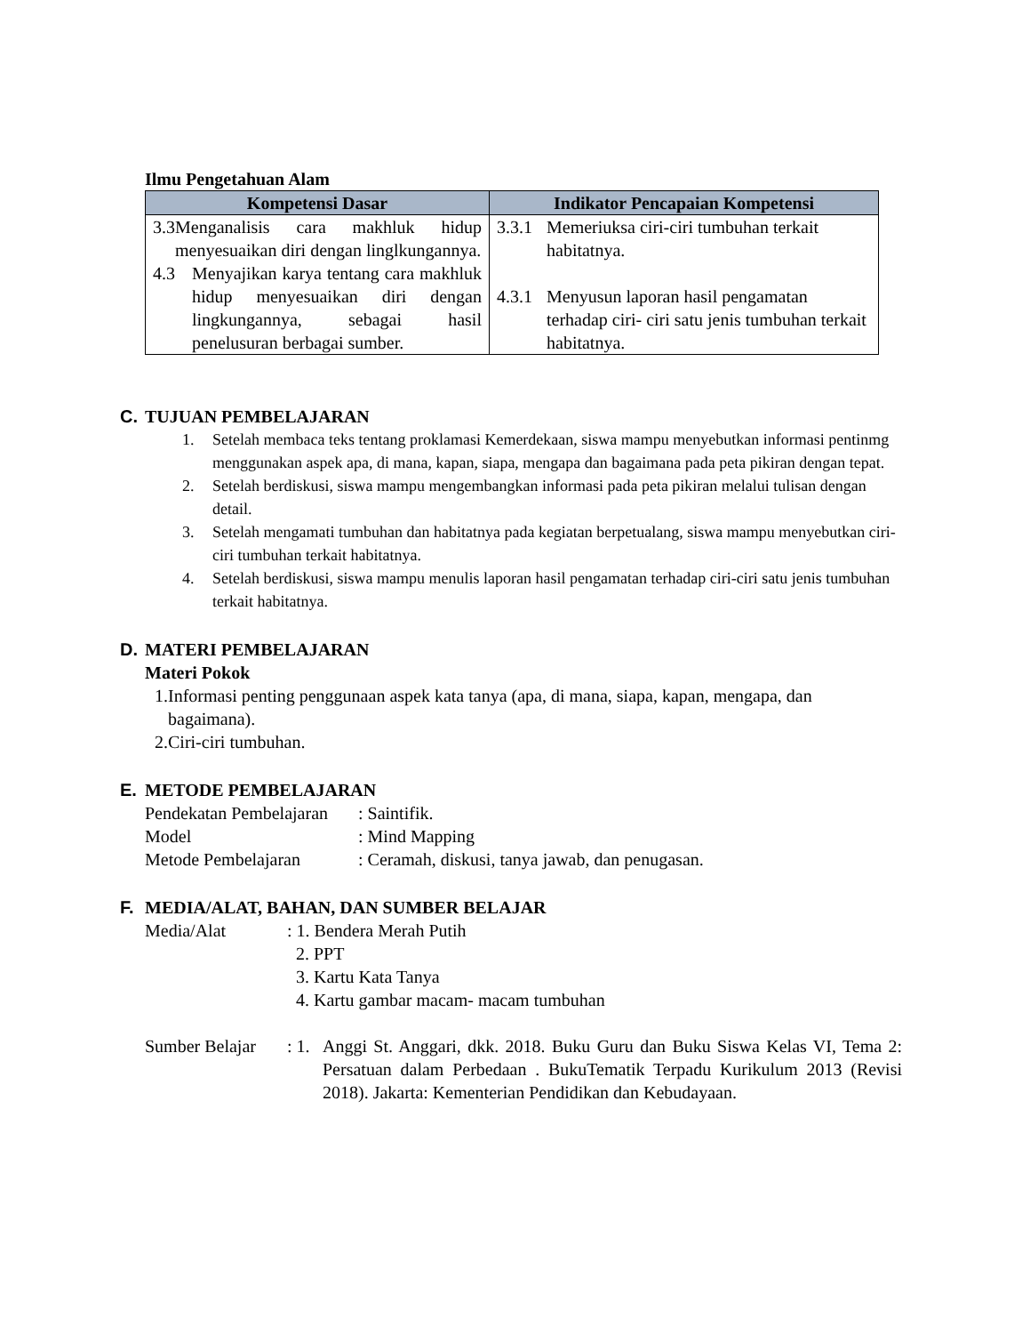Ilmu Pengetahuan Alam
| Kompetensi Dasar | Indikator Pencapaian Kompetensi |
| --- | --- |
| 3.3 Menganalisis cara makhluk hidup menyesuaikan diri dengan linglkungannya. 4.3 Menyajikan karya tentang cara makhluk hidup menyesuaikan diri dengan lingkungannya, sebagai hasil penelusuran berbagai sumber. | 3.3.1 Memeriuksa ciri-ciri tumbuhan terkait habitatnya. 4.3.1 Menyusun laporan hasil pengamatan terhadap ciri- ciri satu jenis tumbuhan terkait habitatnya. |
C. TUJUAN PEMBELAJARAN
1. Setelah membaca teks tentang proklamasi Kemerdekaan, siswa mampu menyebutkan informasi pentinmg menggunakan aspek apa, di mana, kapan, siapa, mengapa dan bagaimana pada peta pikiran dengan tepat.
2. Setelah berdiskusi, siswa mampu mengembangkan informasi pada peta pikiran melalui tulisan dengan detail.
3. Setelah mengamati tumbuhan dan habitatnya pada kegiatan berpetualang, siswa mampu menyebutkan ciri-ciri tumbuhan terkait habitatnya.
4. Setelah berdiskusi, siswa mampu menulis laporan hasil pengamatan terhadap ciri-ciri satu jenis tumbuhan terkait habitatnya.
D. MATERI PEMBELAJARAN
Materi Pokok
1. Informasi penting penggunaan aspek kata tanya (apa, di mana, siapa, kapan, mengapa, dan bagaimana).
2. Ciri-ciri tumbuhan.
E. METODE PEMBELAJARAN
Pendekatan Pembelajaran: Saintifik.
Model: Mind Mapping
Metode Pembelajaran: Ceramah, diskusi, tanya jawab, dan penugasan.
F. MEDIA/ALAT, BAHAN, DAN SUMBER BELAJAR
Media/Alat: 1. Bendera Merah Putih
2. PPT
3. Kartu Kata Tanya
4. Kartu gambar macam- macam tumbuhan
Sumber Belajar: 1. Anggi St. Anggari, dkk. 2018. Buku Guru dan Buku Siswa Kelas VI, Tema 2: Persatuan dalam Perbedaan . BukuTematik Terpadu Kurikulum 2013 (Revisi 2018). Jakarta: Kementerian Pendidikan dan Kebudayaan.